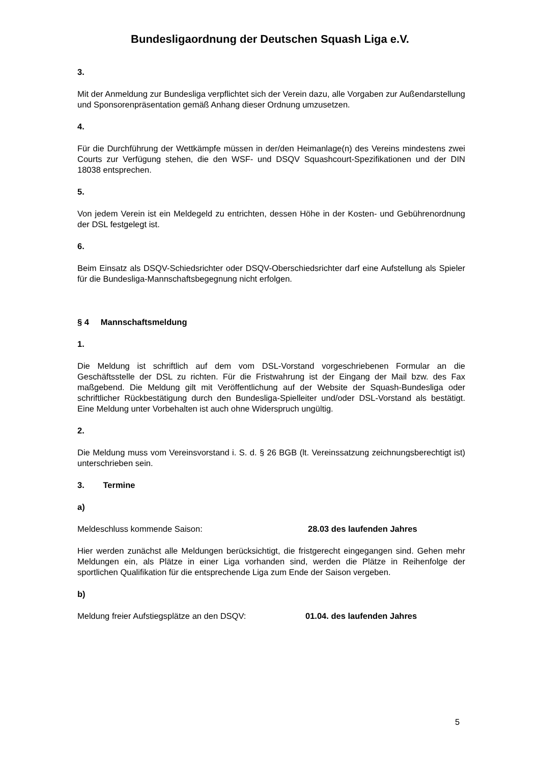Bundesligaordnung der Deutschen Squash Liga e.V.
3.
Mit der Anmeldung zur Bundesliga verpflichtet sich der Verein dazu, alle Vorgaben zur Außendarstellung und Sponsorenpräsentation gemäß Anhang dieser Ordnung umzu­setzen.
4.
Für die Durchführung der Wettkämpfe müssen in der/den Heimanlage(n) des Vereins mindestens zwei Courts zur Verfügung stehen, die den WSF- und DSQV Squashcourt-Spezifikationen und der DIN 18038 entsprechen.
5.
Von jedem Verein ist ein Meldegeld zu entrichten, dessen Höhe in der Kosten- und Gebührenordnung der DSL festgelegt ist.
6.
Beim Einsatz als DSQV-Schiedsrichter oder DSQV-Oberschiedsrichter darf eine Auf­stellung als Spieler für die Bundesliga-Mannschaftsbegegnung nicht erfolgen.
§ 4 Mannschaftsmeldung
1.
Die Meldung ist schriftlich auf dem vom DSL-Vorstand vorgeschriebenen Formular an die Geschäftsstelle der DSL zu richten. Für die Fristwahrung ist der Eingang der Mail bzw. des Fax maßgebend. Die Meldung gilt mit Veröffentlichung auf der Website der Squash-Bundesliga oder schriftlicher Rückbestätigung durch den Bundesliga-Spielleiter und/oder DSL-Vorstand als bestätigt. Eine Meldung unter Vorbehalten ist auch ohne Widerspruch ungültig.
2.
Die Meldung muss vom Vereinsvorstand i. S. d. § 26 BGB (lt. Vereinssatzung zeich­nungsberechtigt ist) unterschrieben sein.
3. Termine
a)
Meldeschluss kommende Saison: 28.03 des laufenden Jahres
Hier werden zunächst alle Meldungen berücksichtigt, die fristgerecht eingegangen sind. Gehen mehr Meldungen ein, als Plätze in einer Liga vorhanden sind, werden die Plätze in Reihenfolge der sportlichen Qualifikation für die entsprechende Liga zum En­de der Saison vergeben.
b)
Meldung freier Aufstiegsplätze an den DSQV: 01.04. des laufenden Jahres
5